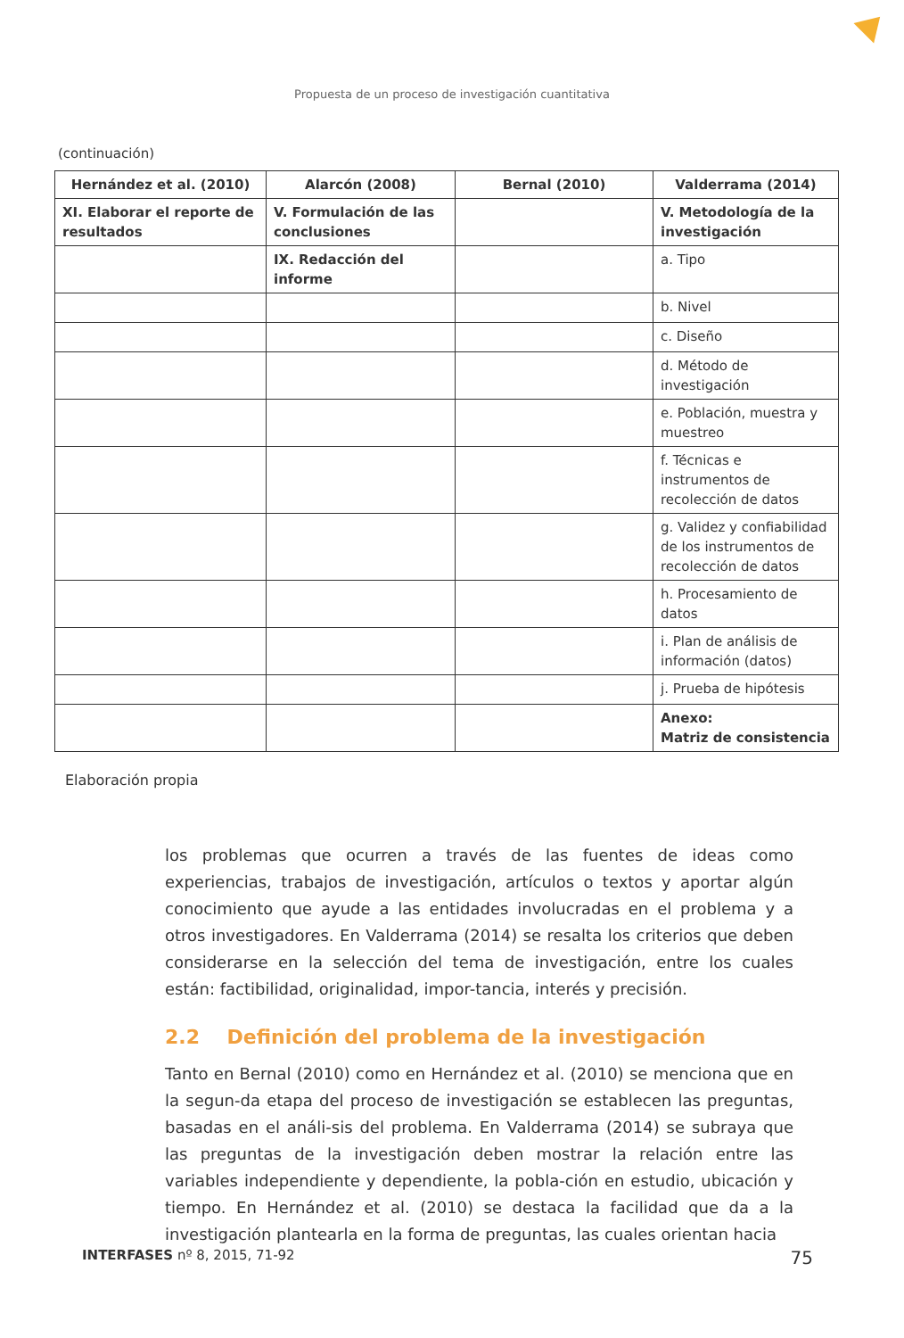Propuesta de un proceso de investigación cuantitativa
(continuación)
| Hernández et al. (2010) | Alarcón (2008) | Bernal (2010) | Valderrama (2014) |
| --- | --- | --- | --- |
| XI. Elaborar el reporte de resultados | V. Formulación de las conclusiones | | V. Metodología de la investigación |
| | IX. Redacción del informe | | a. Tipo |
| | | | b. Nivel |
| | | | c. Diseño |
| | | | d. Método de investigación |
| | | | e. Población, muestra y muestreo |
| | | | f. Técnicas e instrumentos de recolección de datos |
| | | | g. Validez y confiabilidad de los instrumentos de recolección de datos |
| | | | h. Procesamiento de datos |
| | | | i. Plan de análisis de información (datos) |
| | | | j. Prueba de hipótesis |
| | | | Anexo: Matriz de consistencia |
Elaboración propia
los problemas que ocurren a través de las fuentes de ideas como experiencias, trabajos de investigación, artículos o textos y aportar algún conocimiento que ayude a las entidades involucradas en el problema y a otros investigadores. En Valderrama (2014) se resalta los criterios que deben considerarse en la selección del tema de investigación, entre los cuales están: factibilidad, originalidad, impor-tancia, interés y precisión.
2.2 Definición del problema de la investigación
Tanto en Bernal (2010) como en Hernández et al. (2010) se menciona que en la segun-da etapa del proceso de investigación se establecen las preguntas, basadas en el análi-sis del problema. En Valderrama (2014) se subraya que las preguntas de la investigación deben mostrar la relación entre las variables independiente y dependiente, la pobla-ción en estudio, ubicación y tiempo. En Hernández et al. (2010) se destaca la facilidad que da a la investigación plantearla en la forma de preguntas, las cuales orientan hacia
INTERFASES nº 8, 2015, 71-92 75